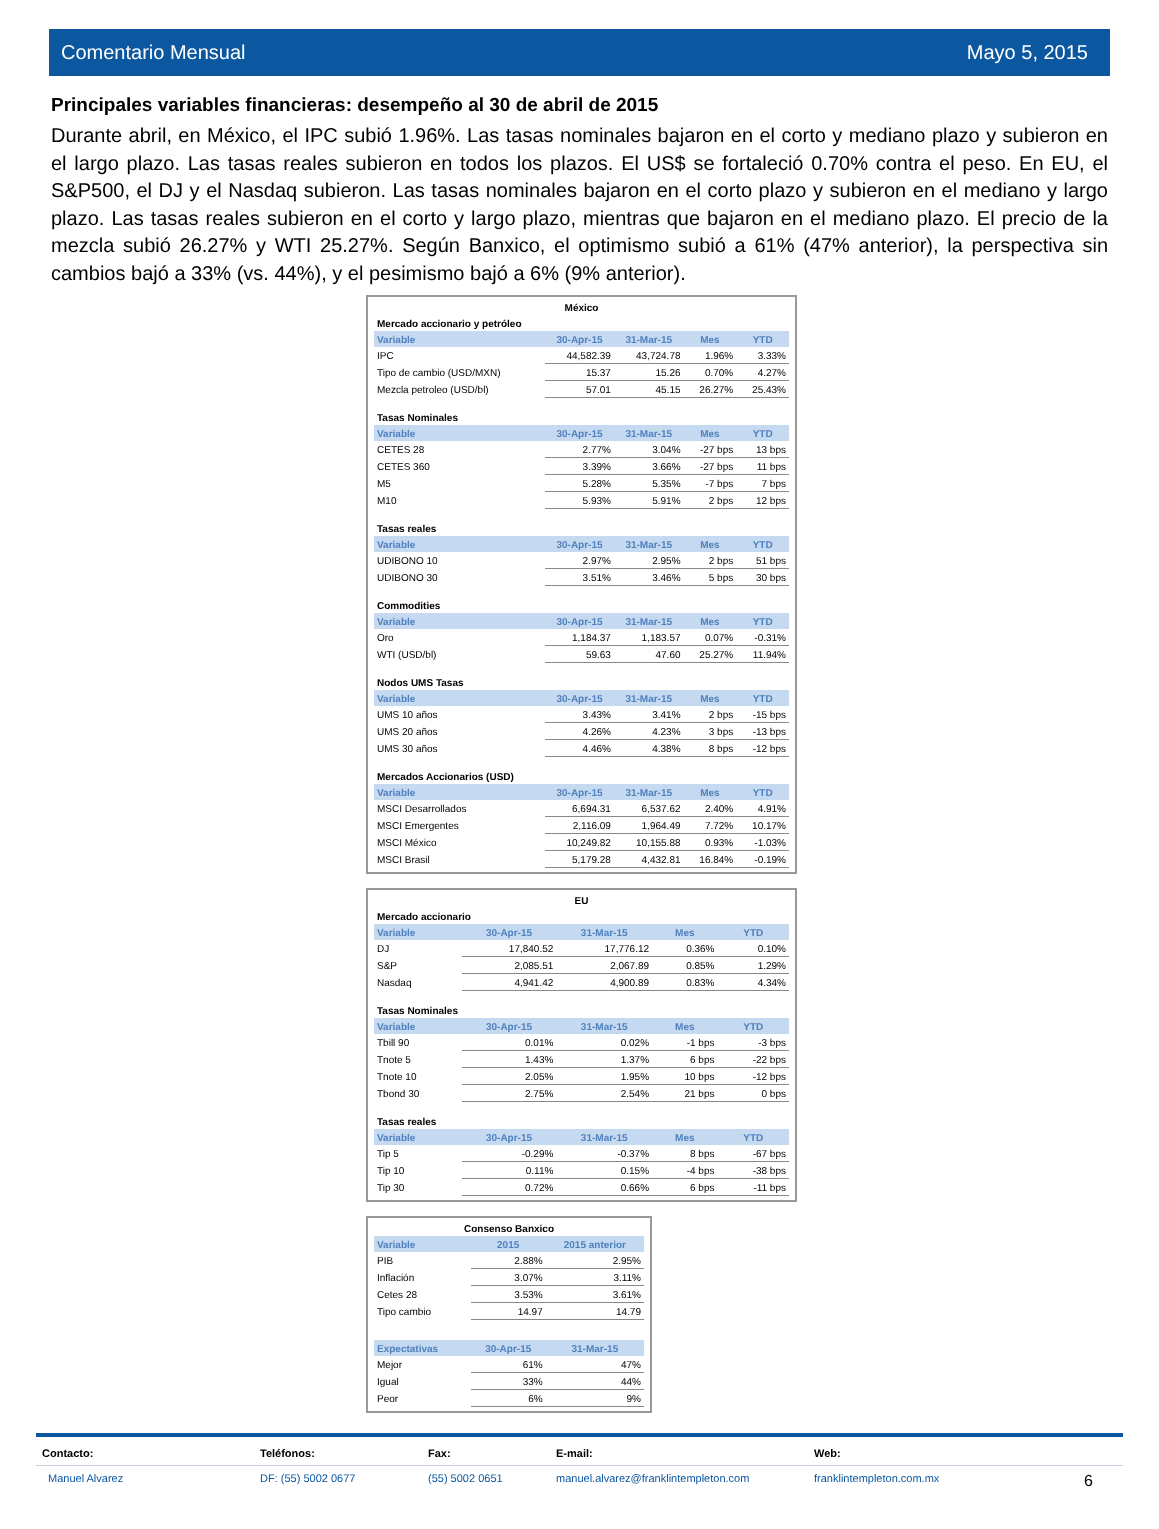Comentario Mensual Mayo 5, 2015
Principales variables financieras: desempeño al 30 de abril de 2015
Durante abril, en México, el IPC subió 1.96%. Las tasas nominales bajaron en el corto y mediano plazo y subieron en el largo plazo. Las tasas reales subieron en todos los plazos. El US$ se fortaleció 0.70% contra el peso. En EU, el S&P500, el DJ y el Nasdaq subieron. Las tasas nominales bajaron en el corto plazo y subieron en el mediano y largo plazo. Las tasas reales subieron en el corto y largo plazo, mientras que bajaron en el mediano plazo. El precio de la mezcla subió 26.27% y WTI 25.27%. Según Banxico, el optimismo subió a 61% (47% anterior), la perspectiva sin cambios bajó a 33% (vs. 44%), y el pesimismo bajó a 6% (9% anterior).
| México | | | | |
| Mercado accionario y petróleo | | | | |
| Variable | 30-Apr-15 | 31-Mar-15 | Mes | YTD |
| IPC | 44,582.39 | 43,724.78 | 1.96% | 3.33% |
| Tipo de cambio (USD/MXN) | 15.37 | 15.26 | 0.70% | 4.27% |
| Mezcla petroleo (USD/bl) | 57.01 | 45.15 | 26.27% | 25.43% |
| Tasas Nominales | | | | |
| Variable | 30-Apr-15 | 31-Mar-15 | Mes | YTD |
| CETES 28 | 2.77% | 3.04% | -27 bps | 13 bps |
| CETES 360 | 3.39% | 3.66% | -27 bps | 11 bps |
| M5 | 5.28% | 5.35% | -7 bps | 7 bps |
| M10 | 5.93% | 5.91% | 2 bps | 12 bps |
| Tasas reales | | | | |
| Variable | 30-Apr-15 | 31-Mar-15 | Mes | YTD |
| UDIBONO 10 | 2.97% | 2.95% | 2 bps | 51 bps |
| UDIBONO 30 | 3.51% | 3.46% | 5 bps | 30 bps |
| Commodities | | | | |
| Variable | 30-Apr-15 | 31-Mar-15 | Mes | YTD |
| Oro | 1,184.37 | 1,183.57 | 0.07% | -0.31% |
| WTI (USD/bl) | 59.63 | 47.60 | 25.27% | 11.94% |
| Nodos UMS Tasas | | | | |
| Variable | 30-Apr-15 | 31-Mar-15 | Mes | YTD |
| UMS 10 años | 3.43% | 3.41% | 2 bps | -15 bps |
| UMS 20 años | 4.26% | 4.23% | 3 bps | -13 bps |
| UMS 30 años | 4.46% | 4.38% | 8 bps | -12 bps |
| Mercados Accionarios (USD) | | | | |
| Variable | 30-Apr-15 | 31-Mar-15 | Mes | YTD |
| MSCI Desarrollados | 6,694.31 | 6,537.62 | 2.40% | 4.91% |
| MSCI Emergentes | 2,116.09 | 1,964.49 | 7.72% | 10.17% |
| MSCI México | 10,249.82 | 10,155.88 | 0.93% | -1.03% |
| MSCI Brasil | 5,179.28 | 4,432.81 | 16.84% | -0.19% |
| EU | | | | |
| Mercado accionario | | | | |
| Variable | 30-Apr-15 | 31-Mar-15 | Mes | YTD |
| DJ | 17,840.52 | 17,776.12 | 0.36% | 0.10% |
| S&P | 2,085.51 | 2,067.89 | 0.85% | 1.29% |
| Nasdaq | 4,941.42 | 4,900.89 | 0.83% | 4.34% |
| Tasas Nominales | | | | |
| Variable | 30-Apr-15 | 31-Mar-15 | Mes | YTD |
| Tbill 90 | 0.01% | 0.02% | -1 bps | -3 bps |
| Tnote 5 | 1.43% | 1.37% | 6 bps | -22 bps |
| Tnote 10 | 2.05% | 1.95% | 10 bps | -12 bps |
| Tbond 30 | 2.75% | 2.54% | 21 bps | 0 bps |
| Tasas reales | | | | |
| Variable | 30-Apr-15 | 31-Mar-15 | Mes | YTD |
| Tip 5 | -0.29% | -0.37% | 8 bps | -67 bps |
| Tip 10 | 0.11% | 0.15% | -4 bps | -38 bps |
| Tip 30 | 0.72% | 0.66% | 6 bps | -11 bps |
| Consenso Banxico | | |
| Variable | 2015 | 2015 anterior |
| PIB | 2.88% | 2.95% |
| Inflación | 3.07% | 3.11% |
| Cetes 28 | 3.53% | 3.61% |
| Tipo cambio | 14.97 | 14.79 |
| Expectativas | 30-Apr-15 | 31-Mar-15 |
| Mejor | 61% | 47% |
| Igual | 33% | 44% |
| Peor | 6% | 9% |
Contacto: Teléfonos: Fax: E-mail: Web:
Manuel Alvarez DF: (55) 5002 0677 (55) 5002 0651 manuel.alvarez@franklintempleton.com franklintempleton.com.mx 6